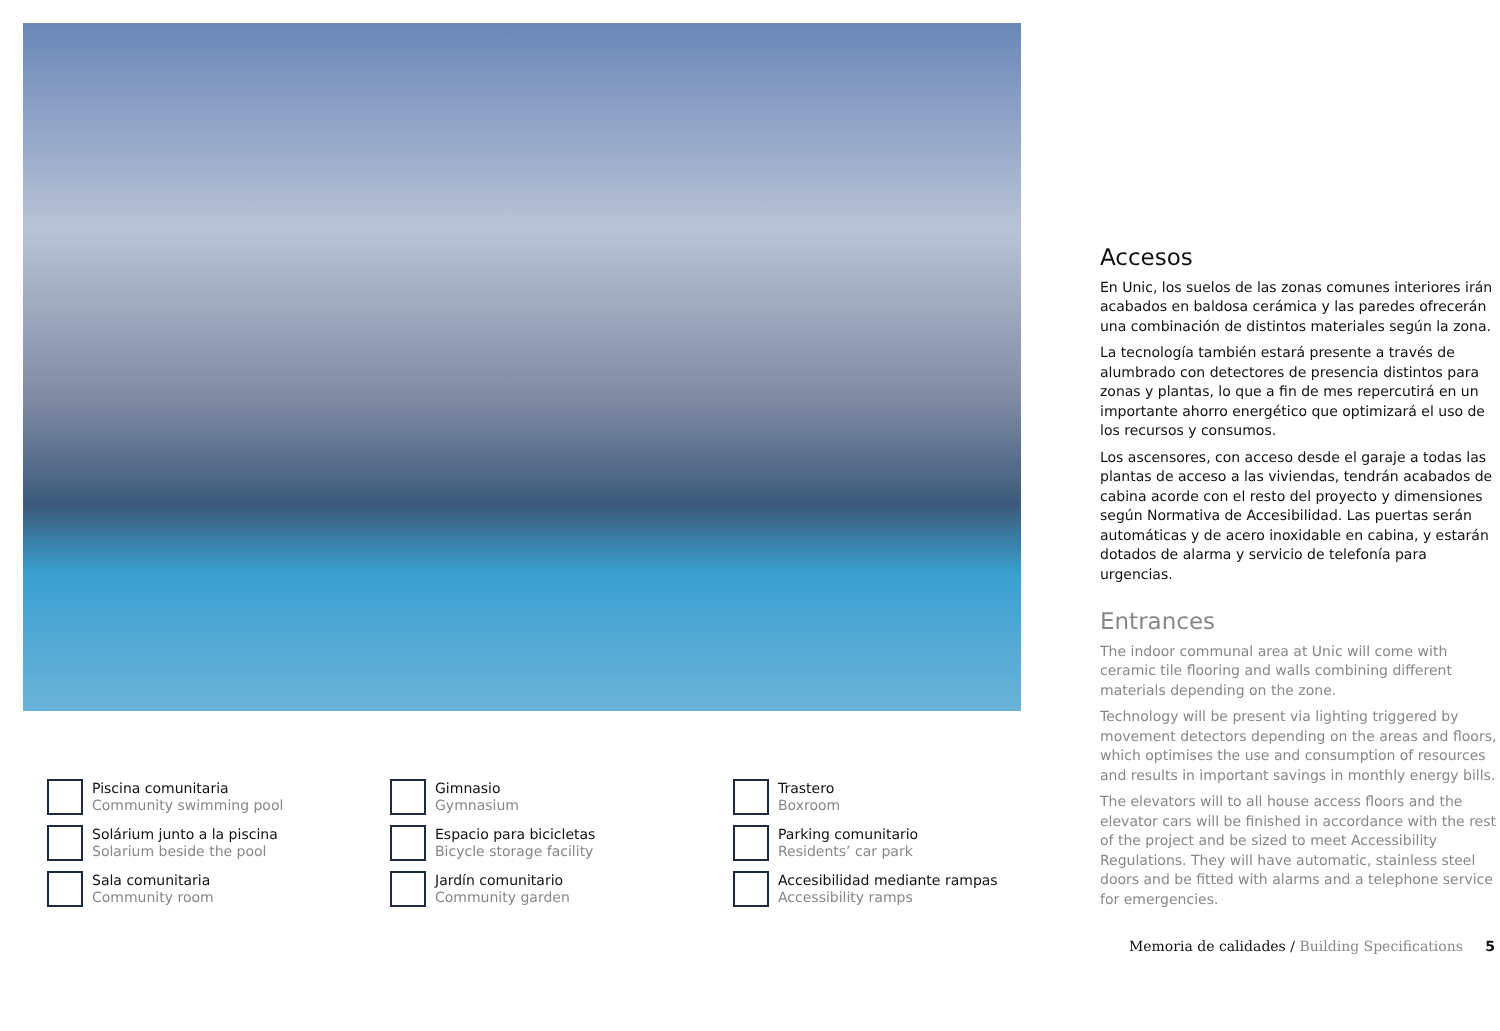Piscina comunitaria
Community swimming pool
Gimnasio
Gymnasium
Trastero
Boxroom
Solárium junto a la piscina
Solarium beside the pool
Espacio para bicicletas
Bicycle storage facility
Parking comunitario
Residents’ car park
Sala comunitaria
Community room
Jardín comunitario
Community garden
Accesibilidad mediante rampas
Accessibility ramps
Accesos
En Unic, los suelos de las zonas comunes interiores irán acabados en baldosa cerámica y las paredes ofrecerán una combinación de distintos materiales según la zona.
La tecnología también estará presente a través de alumbrado con detectores de presencia distintos para zonas y plantas, lo que a fin de mes repercutirá en un importante ahorro energético que optimizará el uso de los recursos y consumos.
Los ascensores, con acceso desde el garaje a todas las plantas de acceso a las viviendas, tendrán acabados de cabina acorde con el resto del proyecto y dimensiones según Normativa de Accesibilidad. Las puertas serán automáticas y de acero inoxidable en cabina, y estarán dotados de alarma y servicio de telefonía para urgencias.
Entrances
The indoor communal area at Unic will come with ceramic tile flooring and walls combining different materials depending on the zone.
Technology will be present via lighting triggered by movement detectors depending on the areas and floors, which optimises the use and consumption of resources and results in important savings in monthly energy bills.
The elevators will to all house access floors and the elevator cars will be finished in accordance with the rest of the project and be sized to meet Accessibility Regulations. They will have automatic, stainless steel doors and be fitted with alarms and a telephone service for emergencies.
Memoria de calidades / Building Specifications 5